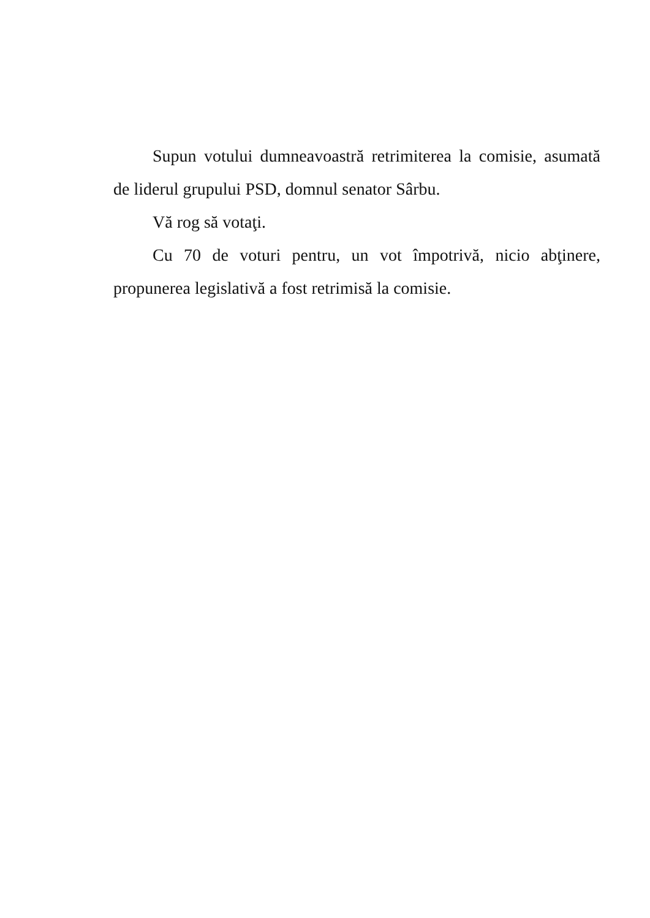Supun votului dumneavoastră retrimiterea la comisie, asumată de liderul grupului PSD, domnul senator Sârbu.
Vă rog să votaţi.
Cu 70 de voturi pentru, un vot împotrivă, nicio abţinere, propunerea legislativă a fost retrimisă la comisie.